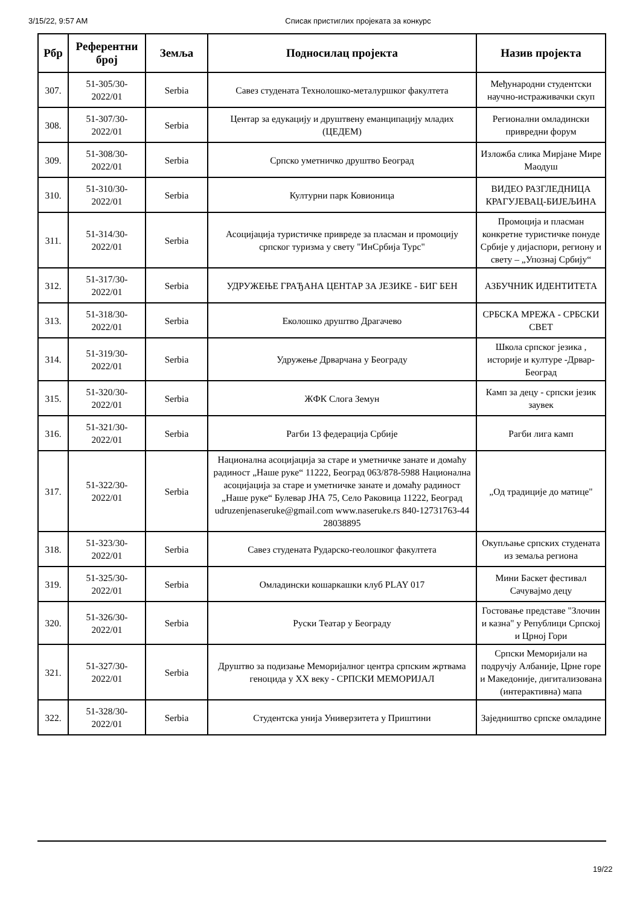3/15/22, 9:57 AM Списак пристиглих пројеката за конкурс
| Рбр | Референтни број | Земља | Подносилац пројекта | Назив пројекта |
| --- | --- | --- | --- | --- |
| 307. | 51-305/30-2022/01 | Serbia | Савез студената Технолошко-металуршког факултета | Међународни студентски научно-истраживачки скуп |
| 308. | 51-307/30-2022/01 | Serbia | Центар за едукацију и друштвену еманципацију младих (ЦЕДЕМ) | Регионални омладински привредни форум |
| 309. | 51-308/30-2022/01 | Serbia | Српско уметничко друштво Београд | Изложба слика Мирјане Мире Маодуш |
| 310. | 51-310/30-2022/01 | Serbia | Културни парк Ковионица | ВИДЕО РАЗГЛЕДНИЦА КРАГУЈЕВАЦ-БИЈЕЉИНА |
| 311. | 51-314/30-2022/01 | Serbia | Асоцијација туристичке привреде за пласман и промоцију српског туризма у свету "ИнСрбија Турс" | Промоција и пласман конкретне туристичке понуде Србије у дијаспори, региону и свету – „Упознај Србију“ |
| 312. | 51-317/30-2022/01 | Serbia | УДРУЖЕЊЕ ГРАЂАНА ЦЕНТАР ЗА ЈЕЗИКЕ - БИГ БЕН | АЗБУЧНИК ИДЕНТИТЕТА |
| 313. | 51-318/30-2022/01 | Serbia | Еколошко друштво Драгачево | СРБСКА МРЕЖА - СРБСКИ СВЕТ |
| 314. | 51-319/30-2022/01 | Serbia | Удружење Дрварчана у Београду | Школа српског језика , историје и културе -Дрвар-Београд |
| 315. | 51-320/30-2022/01 | Serbia | ЖФК Слога Земун | Камп за децу - српски језик заувек |
| 316. | 51-321/30-2022/01 | Serbia | Рагби 13 федерација Србије | Рагби лига камп |
| 317. | 51-322/30-2022/01 | Serbia | Национална асоцијација за старе и уметничке занате и домаћу радиност „Наше руке“ 11222, Београд 063/878-5988 Национална асоцијација за старе и уметничке занате и домаћу радиност „Наше руке“ Булевар ЈНА 75, Село Раковица 11222, Београд udruzenjenaseruke@gmail.com www.naseruke.rs 840-12731763-44 28038895 | „Од традиције до матице" |
| 318. | 51-323/30-2022/01 | Serbia | Савез студената Рударско-геолошког факултета | Окупљање српских студената из земаља региона |
| 319. | 51-325/30-2022/01 | Serbia | Омладински кошаркашки клуб PLAY 017 | Мини Баскет фестивал Сачувајмо децу |
| 320. | 51-326/30-2022/01 | Serbia | Руски Театар у Београду | Гостовање представе "Злочин и казна" у Републици Српској и Црној Гори |
| 321. | 51-327/30-2022/01 | Serbia | Друштво за подизање Меморијалног центра српским жртвама геноцида у XX веку - СРПСКИ МЕМОРИЈАЛ | Српски Меморијали на подручју Албаније, Црне горе и Македоније, дигитализована (интерактивна) мапа |
| 322. | 51-328/30-2022/01 | Serbia | Студентска унија Универзитета у Приштини | Заједништво српске омладине |
19/22